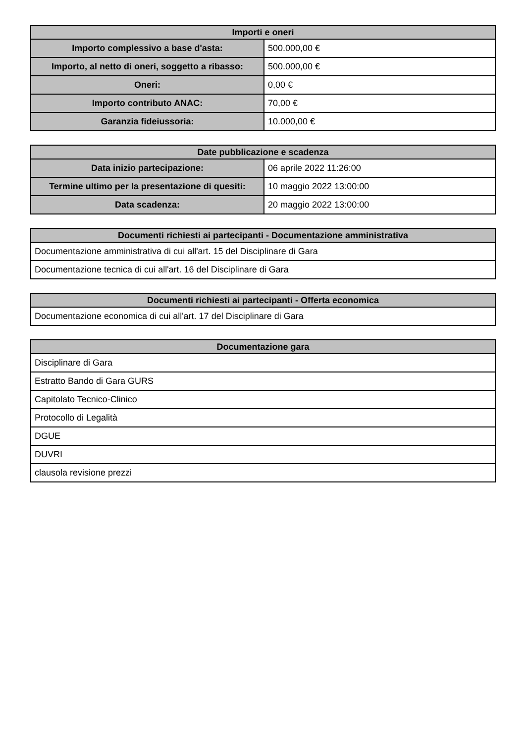| Importi e oneri | |
| --- | --- |
| Importo complessivo a base d'asta: | 500.000,00 € |
| Importo, al netto di oneri, soggetto a ribasso: | 500.000,00 € |
| Oneri: | 0,00 € |
| Importo contributo ANAC: | 70,00 € |
| Garanzia fideiussoria: | 10.000,00 € |
| Date pubblicazione e scadenza | |
| --- | --- |
| Data inizio partecipazione: | 06 aprile 2022 11:26:00 |
| Termine ultimo per la presentazione di quesiti: | 10 maggio 2022 13:00:00 |
| Data scadenza: | 20 maggio 2022 13:00:00 |
| Documenti richiesti ai partecipanti - Documentazione amministrativa |
| --- |
| Documentazione amministrativa di cui all'art. 15 del Disciplinare di Gara |
| Documentazione tecnica di cui all'art. 16 del Disciplinare di Gara |
| Documenti richiesti ai partecipanti - Offerta economica |
| --- |
| Documentazione economica di cui all'art. 17 del Disciplinare di Gara |
| Documentazione gara |
| --- |
| Disciplinare di Gara |
| Estratto Bando di Gara GURS |
| Capitolato Tecnico-Clinico |
| Protocollo di Legalità |
| DGUE |
| DUVRI |
| clausola revisione prezzi |